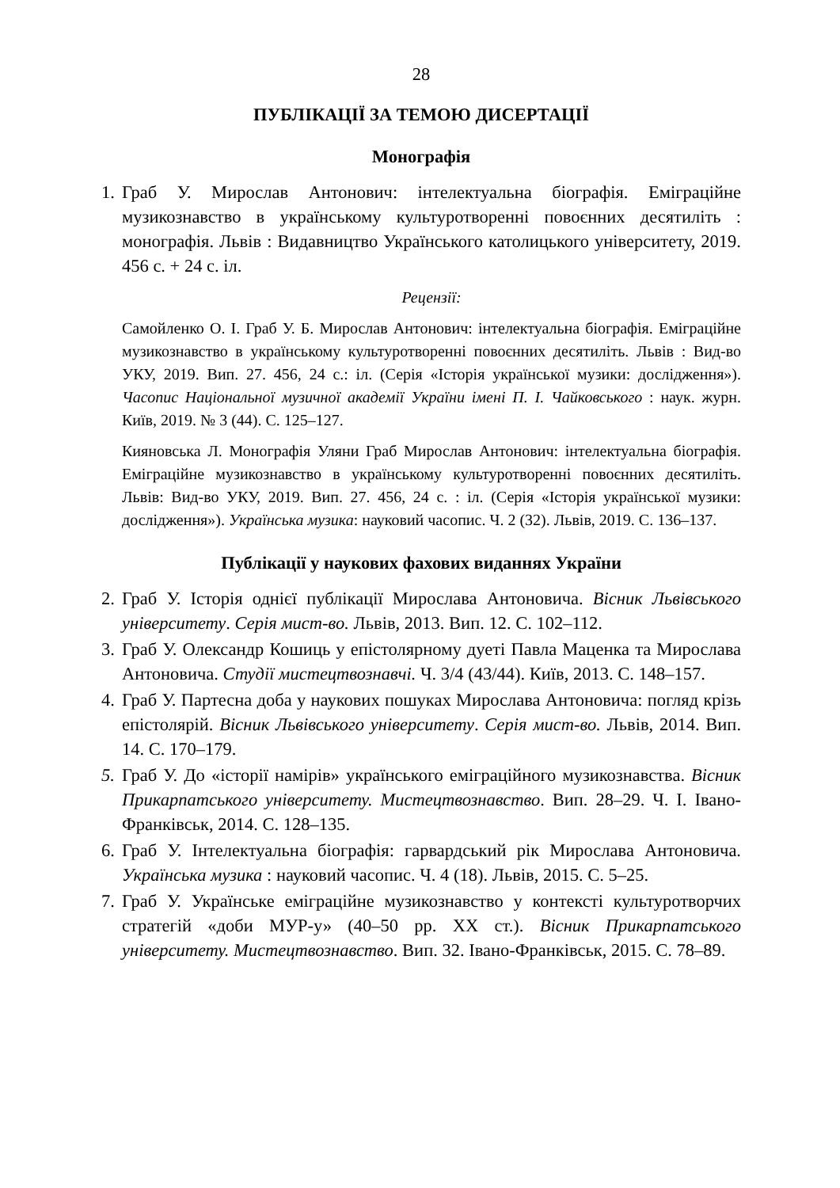28
ПУБЛІКАЦІЇ ЗА ТЕМОЮ ДИСЕРТАЦІЇ
Монографія
1. Граб У. Мирослав Антонович: інтелектуальна біографія. Еміграційне музикознавство в українському культуротворенні повоєнних десятиліть : монографія. Львів : Видавництво Українського католицького університету, 2019. 456 с. + 24 с. іл.
Рецензії:
Самойленко О. І. Граб У. Б. Мирослав Антонович: інтелектуальна біографія. Еміграційне музикознавство в українському культуротворенні повоєнних десятиліть. Львів : Вид-во УКУ, 2019. Вип. 27. 456, 24 с.: іл. (Серія «Історія української музики: дослідження»). Часопис Національної музичної академії України імені П. І. Чайковського : наук. журн. Київ, 2019. № 3 (44). С. 125–127.
Кияновська Л. Монографія Уляни Граб Мирослав Антонович: інтелектуальна біографія. Еміграційне музикознавство в українському культуротворенні повоєнних десятиліть. Львів: Вид-во УКУ, 2019. Вип. 27. 456, 24 с. : іл. (Серія «Історія української музики: дослідження»). Українська музика: науковий часопис. Ч. 2 (32). Львів, 2019. С. 136–137.
Публікації у наукових фахових виданнях України
2. Граб У. Історія однієї публікації Мирослава Антоновича. Вісник Львівського університету. Серія мист-во. Львів, 2013. Вип. 12. С. 102–112.
3. Граб У. Олександр Кошиць у епістолярному дуеті Павла Маценка та Мирослава Антоновича. Студії мистецтвознавчі. Ч. 3/4 (43/44). Київ, 2013. С. 148–157.
4. Граб У. Партесна доба у наукових пошуках Мирослава Антоновича: погляд крізь епістолярій. Вісник Львівського університету. Серія мист-во. Львів, 2014. Вип. 14. С. 170–179.
5. Граб У. До «історії намірів» українського еміграційного музикознавства. Вісник Прикарпатського університету. Мистецтвознавство. Вип. 28–29. Ч. І. Івано-Франківськ, 2014. С. 128–135.
6. Граб У. Інтелектуальна біографія: гарвардський рік Мирослава Антоновича. Українська музика : науковий часопис. Ч. 4 (18). Львів, 2015. С. 5–25.
7. Граб У. Українське еміграційне музикознавство у контексті культуротворчих стратегій «доби МУР-у» (40–50 рр. ХХ ст.). Вісник Прикарпатського університету. Мистецтвознавство. Вип. 32. Івано-Франківськ, 2015. С. 78–89.